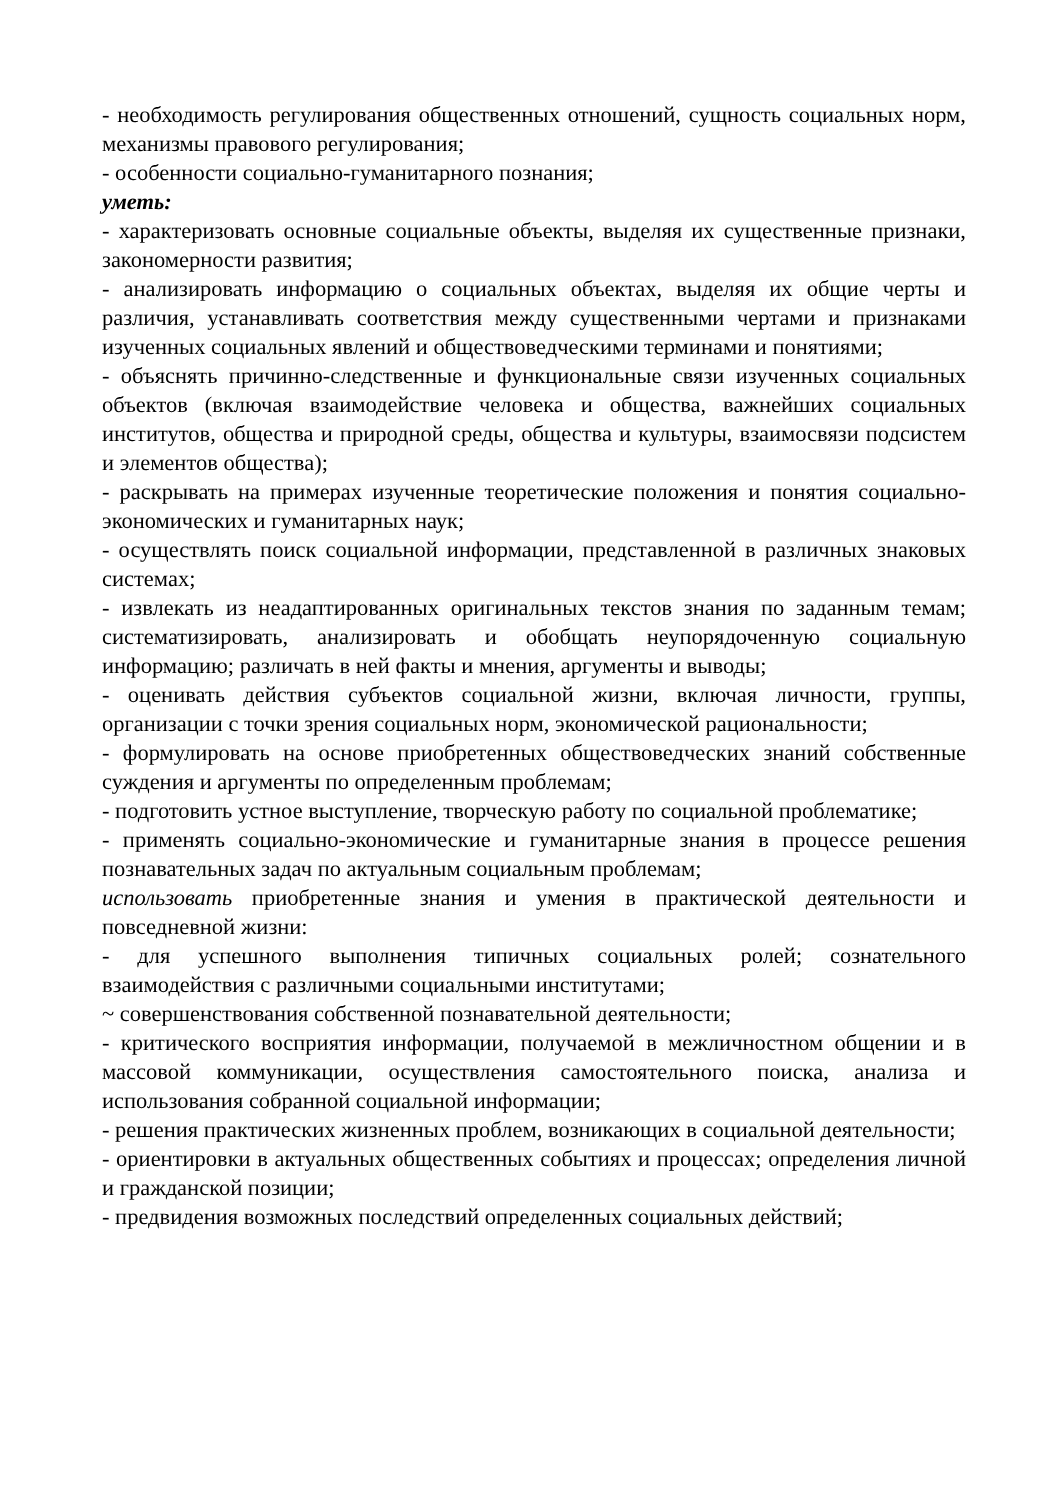- необходимость регулирования общественных отношений, сущность социальных норм, механизмы правового регулирования;
- особенности социально-гуманитарного познания;
уметь:
- характеризовать основные социальные объекты, выделяя их существенные признаки, закономерности развития;
- анализировать информацию о социальных объектах, выделяя их общие черты и различия, устанавливать соответствия между существенными чертами и признаками изученных социальных явлений и обществоведческими терминами и понятиями;
- объяснять причинно-следственные и функциональные связи изученных социальных объектов (включая взаимодействие человека и общества, важнейших социальных институтов, общества и природной среды, общества и культуры, взаимосвязи подсистем и элементов общества);
- раскрывать на примерах изученные теоретические положения и понятия социально-экономических и гуманитарных наук;
- осуществлять поиск социальной информации, представленной в различных знаковых системах;
- извлекать из неадаптированных оригинальных текстов знания по заданным темам; систематизировать, анализировать и обобщать неупорядоченную социальную информацию; различать в ней факты и мнения, аргументы и выводы;
- оценивать действия субъектов социальной жизни, включая личности, группы, организации с точки зрения социальных норм, экономической рациональности;
- формулировать на основе приобретенных обществоведческих знаний собственные суждения и аргументы по определенным проблемам;
- подготовить устное выступление, творческую работу по социальной проблематике;
- применять социально-экономические и гуманитарные знания в процессе решения познавательных задач по актуальным социальным проблемам;
использовать приобретенные знания и умения в практической деятельности и повседневной жизни:
- для успешного выполнения типичных социальных ролей; сознательного взаимодействия с различными социальными институтами;
~ совершенствования собственной познавательной деятельности;
- критического восприятия информации, получаемой в межличностном общении и в массовой коммуникации, осуществления самостоятельного поиска, анализа и использования собранной социальной информации;
- решения практических жизненных проблем, возникающих в социальной деятельности;
- ориентировки в актуальных общественных событиях и процессах; определения личной и гражданской позиции;
- предвидения возможных последствий определенных социальных действий;